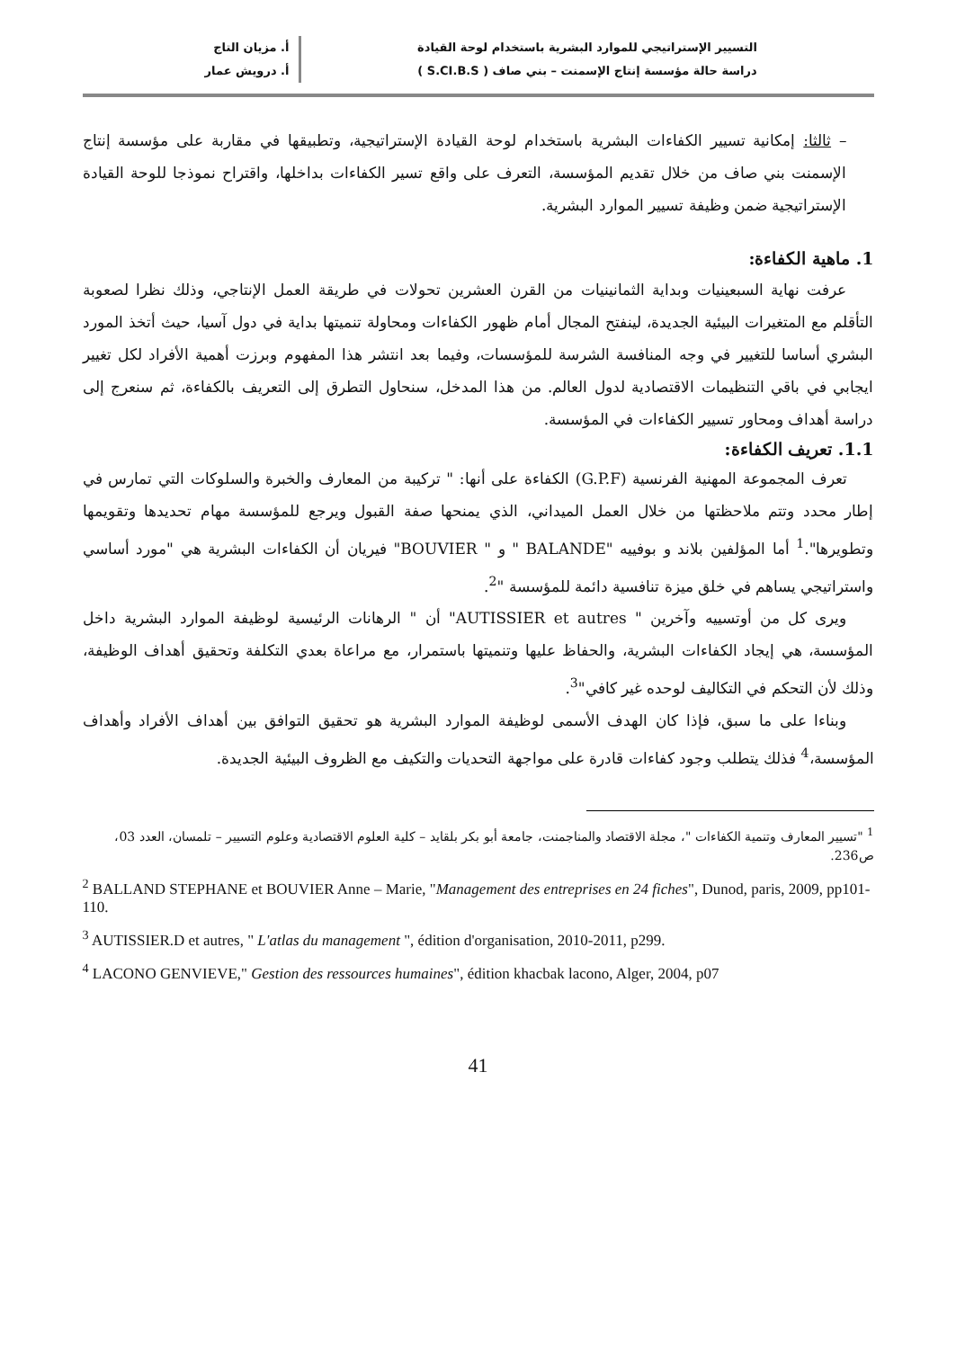التسيير الإستراتيجي للموارد البشرية باستخدام لوحة القيادة
دراسة حالة مؤسسة إنتاج الإسمنت – بني صاف ( S.CI.B.S )
أ. مزيان التاج
أ. درويش عمار
– ثالثا: إمكانية تسيير الكفاءات البشرية باستخدام لوحة القيادة الإستراتيجية، وتطبيقها في مقاربة على مؤسسة إنتاج الإسمنت بني صاف من خلال تقديم المؤسسة، التعرف على واقع تسير الكفاءات بداخلها، واقتراح نموذجا للوحة القيادة الإستراتيجية ضمن وظيفة تسيير الموارد البشرية.
1. ماهية الكفاءة:
عرفت نهاية السبعينيات وبداية الثمانينيات من القرن العشرين تحولات في طريقة العمل الإنتاجي، وذلك نظرا لصعوبة التأقلم مع المتغيرات البيئية الجديدة، لينفتح المجال أمام ظهور الكفاءات ومحاولة تنميتها بداية في دول آسيا، حيث أتخذ المورد البشري أساسا للتغيير في وجه المنافسة الشرسة للمؤسسات، وفيما بعد انتشر هذا المفهوم وبرزت أهمية الأفراد لكل تغيير ايجابي في باقي التنظيمات الاقتصادية لدول العالم. من هذا المدخل، سنحاول التطرق إلى التعريف بالكفاءة، ثم سنعرج إلى دراسة أهداف ومحاور تسيير الكفاءات في المؤسسة.
1.1. تعريف الكفاءة:
تعرف المجموعة المهنية الفرنسية (G.P.F) الكفاءة على أنها: " تركيبة من المعارف والخبرة والسلوكات التي تمارس في إطار محدد وتتم ملاحظتها من خلال العمل الميداني، الذي يمنحها صفة القبول ويرجع للمؤسسة مهام تحديدها وتقويمها وتطويرها".<sup>1</sup> أما المؤلفين بلاند و بوفييه "BALANDE " و " BOUVIER" فيريان أن الكفاءات البشرية هي "مورد أساسي واستراتيجي يساهم في خلق ميزة تنافسية دائمة للمؤسسة "<sup>2</sup>.
ويرى كل من أوتسييه وآخرين " AUTISSIER et autres" أن " الرهانات الرئيسية لوظيفة الموارد البشرية داخل المؤسسة، هي إيجاد الكفاءات البشرية، والحفاظ عليها وتنميتها باستمرار، مع مراعاة بعدي التكلفة وتحقيق أهداف الوظيفة، وذلك لأن التحكم في التكاليف لوحده غير كافي"<sup>3</sup>.
وبناءا على ما سبق، فإذا كان الهدف الأسمى لوظيفة الموارد البشرية هو تحقيق التوافق بين أهداف الأفراد وأهداف المؤسسة،<sup>4</sup> فذلك يتطلب وجود كفاءات قادرة على مواجهة التحديات والتكيف مع الظروف البيئية الجديدة.
<sup>1</sup> "تسيير المعارف وتنمية الكفاءات "، مجلة الاقتصاد والمناجمنت، جامعة أبو بكر بلقايد – كلية العلوم الاقتصادية وعلوم التسيير – تلمسان، العدد 03، ص236.
<sup>2</sup> BALLAND STEPHANE et BOUVIER Anne – Marie, "Management des entreprises en 24 fiches", Dunod, paris, 2009, pp101-110.
<sup>3</sup> AUTISSIER.D et autres, " L'atlas du management ", édition d'organisation, 2010-2011, p299.
<sup>4</sup> LACONO GENVIEVE," Gestion des ressources humaines", édition khacbak lacono, Alger, 2004, p07
41